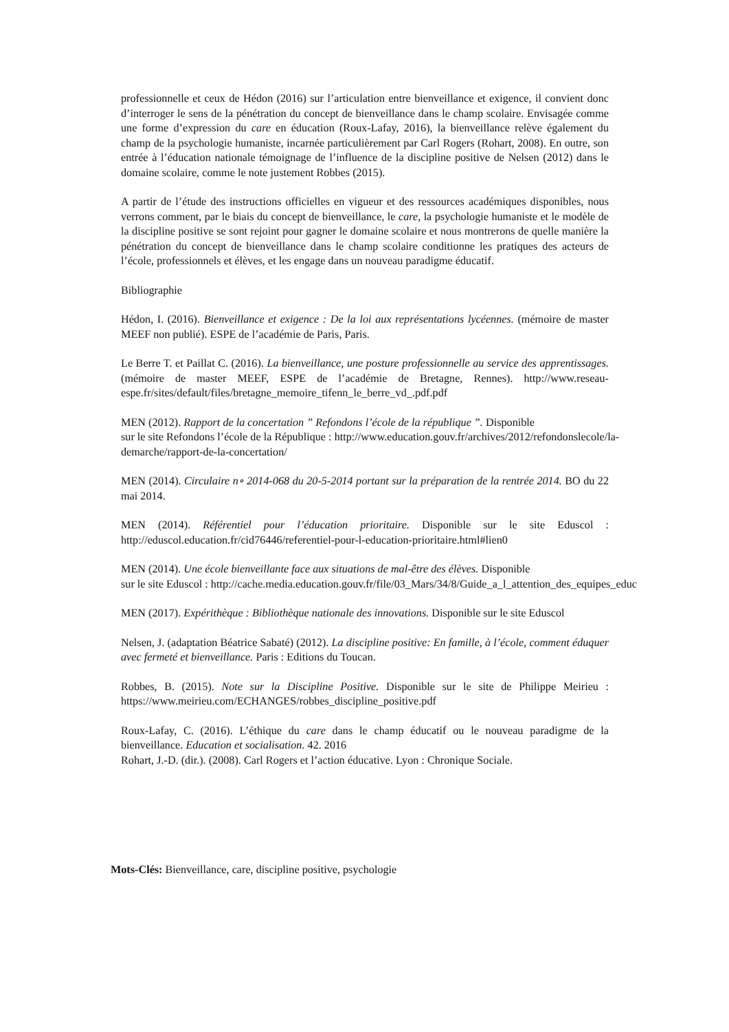professionnelle et ceux de Hédon (2016) sur l’articulation entre bienveillance et exigence, il convient donc d’interroger le sens de la pénétration du concept de bienveillance dans le champ scolaire. Envisagée comme une forme d’expression du care en éducation (Roux-Lafay, 2016), la bienveillance relève également du champ de la psychologie humaniste, incarnée particulièrement par Carl Rogers (Rohart, 2008). En outre, son entrée à l’éducation nationale témoignage de l’influence de la discipline positive de Nelsen (2012) dans le domaine scolaire, comme le note justement Robbes (2015).
A partir de l’étude des instructions officielles en vigueur et des ressources académiques disponibles, nous verrons comment, par le biais du concept de bienveillance, le care, la psychologie humaniste et le modèle de la discipline positive se sont rejoint pour gagner le domaine scolaire et nous montrerons de quelle manière la pénétration du concept de bienveillance dans le champ scolaire conditionne les pratiques des acteurs de l’école, professionnels et élèves, et les engage dans un nouveau paradigme éducatif.
Bibliographie
Hédon, I. (2016). Bienveillance et exigence : De la loi aux représentations lycéennes. (mémoire de master MEEF non publié). ESPE de l’académie de Paris, Paris.
Le Berre T. et Paillat C. (2016). La bienveillance, une posture professionnelle au service des apprentissages. (mémoire de master MEEF, ESPE de l’académie de Bretagne, Rennes). http://www.reseau-espe.fr/sites/default/files/bretagne_memoire_tifenn_le_berre_vd_.pdf.pdf
MEN (2012). Rapport de la concertation ” Refondons l’école de la république ”. Disponible
sur le site Refondons l’école de la République : http://www.education.gouv.fr/archives/2012/refondonslecole/la-
demarche/rapport-de-la-concertation/
MEN (2014). Circulaire n∘ 2014-068 du 20-5-2014 portant sur la préparation de la rentrée 2014. BO du 22 mai 2014.
MEN (2014). Référentiel pour l’éducation prioritaire. Disponible sur le site Eduscol : http://eduscol.education.fr/cid76446/referentiel-pour-l-education-prioritaire.html#lien0
MEN (2014). Une école bienveillante face aux situations de mal-être des élèves. Disponible
sur le site Eduscol : http://cache.media.education.gouv.fr/file/03_Mars/34/8/Guide_a_l_attention_des_equipes_educ
MEN (2017). Expérithèque : Bibliothèque nationale des innovations. Disponible sur le site Eduscol
Nelsen, J. (adaptation Béatrice Sabaté) (2012). La discipline positive: En famille, à l’école, comment éduquer avec fermeté et bienveillance. Paris : Editions du Toucan.
Robbes, B. (2015). Note sur la Discipline Positive. Disponible sur le site de Philippe Meirieu : https://www.meirieu.com/ECHANGES/robbes_discipline_positive.pdf
Roux-Lafay, C. (2016). L’éthique du care dans le champ éducatif ou le nouveau paradigme de la bienveillance. Education et socialisation. 42. 2016
Rohart, J.-D. (dir.). (2008). Carl Rogers et l’action éducative. Lyon : Chronique Sociale.
Mots-Clés: Bienveillance, care, discipline positive, psychologie